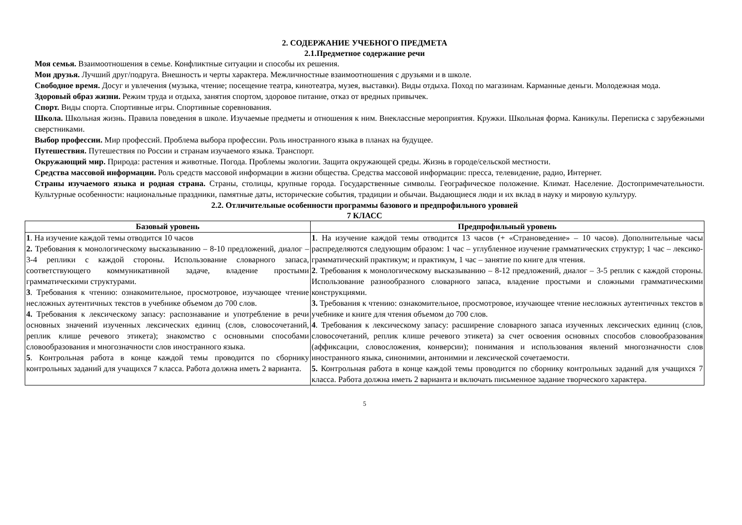2. СОДЕРЖАНИЕ УЧЕБНОГО ПРЕДМЕТА
2.1.Предметное содержание речи
Моя семья. Взаимоотношения в семье. Конфликтные ситуации и способы их решения.
Мои друзья. Лучший друг/подруга. Внешность и черты характера. Межличностные взаимоотношения с друзьями и в школе.
Свободное время. Досуг и увлечения (музыка, чтение; посещение театра, кинотеатра, музея, выставки). Виды отдыха. Поход по магазинам. Карманные деньги. Молодежная мода.
Здоровый образ жизни. Режим труда и отдыха, занятия спортом, здоровое питание, отказ от вредных привычек.
Спорт. Виды спорта. Спортивные игры. Спортивные соревнования.
Школа. Школьная жизнь. Правила поведения в школе. Изучаемые предметы и отношения к ним. Внеклассные мероприятия. Кружки. Школьная форма. Каникулы. Переписка с зарубежными сверстниками.
Выбор профессии. Мир профессий. Проблема выбора профессии. Роль иностранного языка в планах на будущее.
Путешествия. Путешествия по России и странам изучаемого языка. Транспорт.
Окружающий мир. Природа: растения и животные. Погода. Проблемы экологии. Защита окружающей среды. Жизнь в городе/сельской местности.
Средства массовой информации. Роль средств массовой информации в жизни общества. Средства массовой информации: пресса, телевидение, радио, Интернет.
Страны изучаемого языка и родная страна. Страны, столицы, крупные города. Государственные символы. Географическое положение. Климат. Население. Достопримечательности. Культурные особенности: национальные праздники, памятные даты, исторические события, традиции и обычаи. Выдающиеся люди и их вклад в науку и мировую культуру.
2.2. Отличительные особенности программы базового и предпрофильного уровней
7 КЛАСС
| Базовый уровень | Предпрофильный уровень |
| --- | --- |
| 1 . На изучение каждой темы отводится 10 часов 2. Требования к монологическому высказыванию – 8-10 предложений, диалог – 3-4 реплики с каждой стороны. Использование словарного запаса, соответствующего коммуникативной задаче, владение простыми грамматическими структурами. 3 . Требования к чтению: ознакомительное, просмотровое, изучающее чтение несложных аутентичных текстов в учебнике объемом до 700 слов. 4. Требования к лексическому запасу: распознавание и употребление в речи основных значений изученных лексических единиц (слов, словосочетаний, реплик клише речевого этикета); знакомство с основными способами словообразования и многозначности слов иностранного языка. 5 . Контрольная работа в конце каждой темы проводится по сборнику контрольных заданий для учащихся 7 класса. Работа должна иметь 2 варианта. | 1 . На изучение каждой темы отводится 13 часов (+ «Страноведение» – 10 часов). Дополнительные часы распределяются следующим образом: 1 час – углубленное изучение грамматических структур; 1 час – лексико-грамматический практикум; и практикум, 1 час – занятие по книге для чтения. 2 . Требования к монологическому высказыванию – 8-12 предложений, диалог – 3-5 реплик с каждой стороны. Использование разнообразного словарного запаса, владение простыми и сложными грамматическими конструкциями. 3. Требования к чтению: ознакомительное, просмотровое, изучающее чтение несложных аутентичных текстов в учебнике и книге для чтения объемом до 700 слов. 4 . Требования к лексическому запасу: расширение словарного запаса изученных лексических единиц (слов, словосочетаний, реплик клише речевого этикета) за счет освоения основных способов словообразования (аффиксации, словосложения, конверсии); понимания и использования явлений многозначности слов иностранного языка, синонимии, антонимии и лексической сочетаемости. 5. Контрольная работа в конце каждой темы проводится по сборнику контрольных заданий для учащихся 7 класса. Работа должна иметь 2 варианта и включать письменное задание творческого характера. |
5